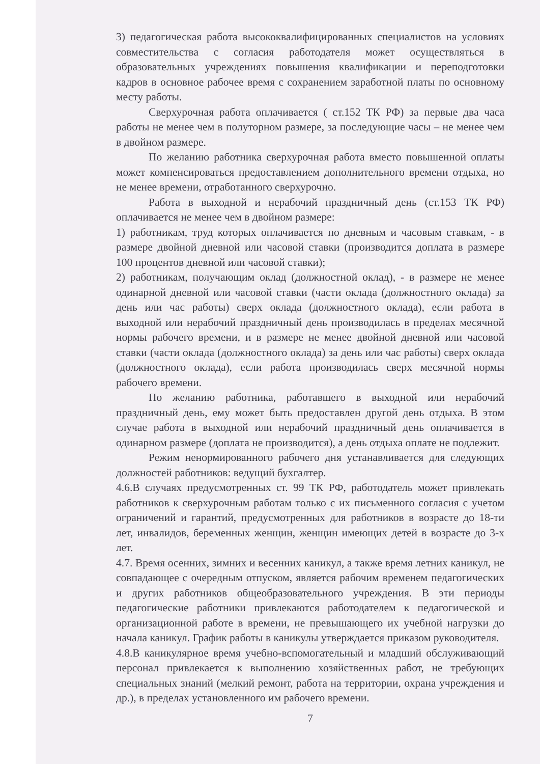3) педагогическая работа высококвалифицированных специалистов на условиях совместительства с согласия работодателя может осуществляться в образовательных учреждениях повышения квалификации и переподготовки кадров в основное рабочее время с сохранением заработной платы по основному месту работы.
Сверхурочная работа оплачивается ( ст.152 ТК РФ) за первые два часа работы не менее чем в полуторном размере, за последующие часы – не менее чем в двойном размере.
По желанию работника сверхурочная работа вместо повышенной оплаты может компенсироваться предоставлением дополнительного времени отдыха, но не менее времени, отработанного сверхурочно.
Работа в выходной и нерабочий праздничный день (ст.153 ТК РФ) оплачивается не менее чем в двойном размере:
1) работникам, труд которых оплачивается по дневным и часовым ставкам, - в размере двойной дневной или часовой ставки (производится доплата в размере 100 процентов дневной или часовой ставки);
2) работникам, получающим оклад (должностной оклад), - в размере не менее одинарной дневной или часовой ставки (части оклада (должностного оклада) за день или час работы) сверх оклада (должностного оклада), если работа в выходной или нерабочий праздничный день производилась в пределах месячной нормы рабочего времени, и в размере не менее двойной дневной или часовой ставки (части оклада (должностного оклада) за день или час работы) сверх оклада (должностного оклада), если работа производилась сверх месячной нормы рабочего времени.
По желанию работника, работавшего в выходной или нерабочий праздничный день, ему может быть предоставлен другой день отдыха. В этом случае работа в выходной или нерабочий праздничный день оплачивается в одинарном размере (доплата не производится), а день отдыха оплате не подлежит.
Режим ненормированного рабочего дня устанавливается для следующих должностей работников: ведущий бухгалтер.
4.6.В случаях предусмотренных ст. 99 ТК РФ, работодатель может привлекать работников к сверхурочным работам только с их письменного согласия с учетом ограничений и гарантий, предусмотренных для работников в возрасте до 18-ти лет, инвалидов, беременных женщин, женщин имеющих детей в возрасте до 3-х лет.
4.7. Время осенних, зимних и весенних каникул, а также время летних каникул, не совпадающее с очередным отпуском, является рабочим временем педагогических и других работников общеобразовательного учреждения. В эти периоды педагогические работники привлекаются работодателем к педагогической и организационной работе в времени, не превышающего их учебной нагрузки до начала каникул. График работы в каникулы утверждается приказом руководителя.
4.8.В каникулярное время учебно-вспомогательный и младший обслуживающий персонал привлекается к выполнению хозяйственных работ, не требующих специальных знаний (мелкий ремонт, работа на территории, охрана учреждения и др.), в пределах установленного им рабочего времени.
7